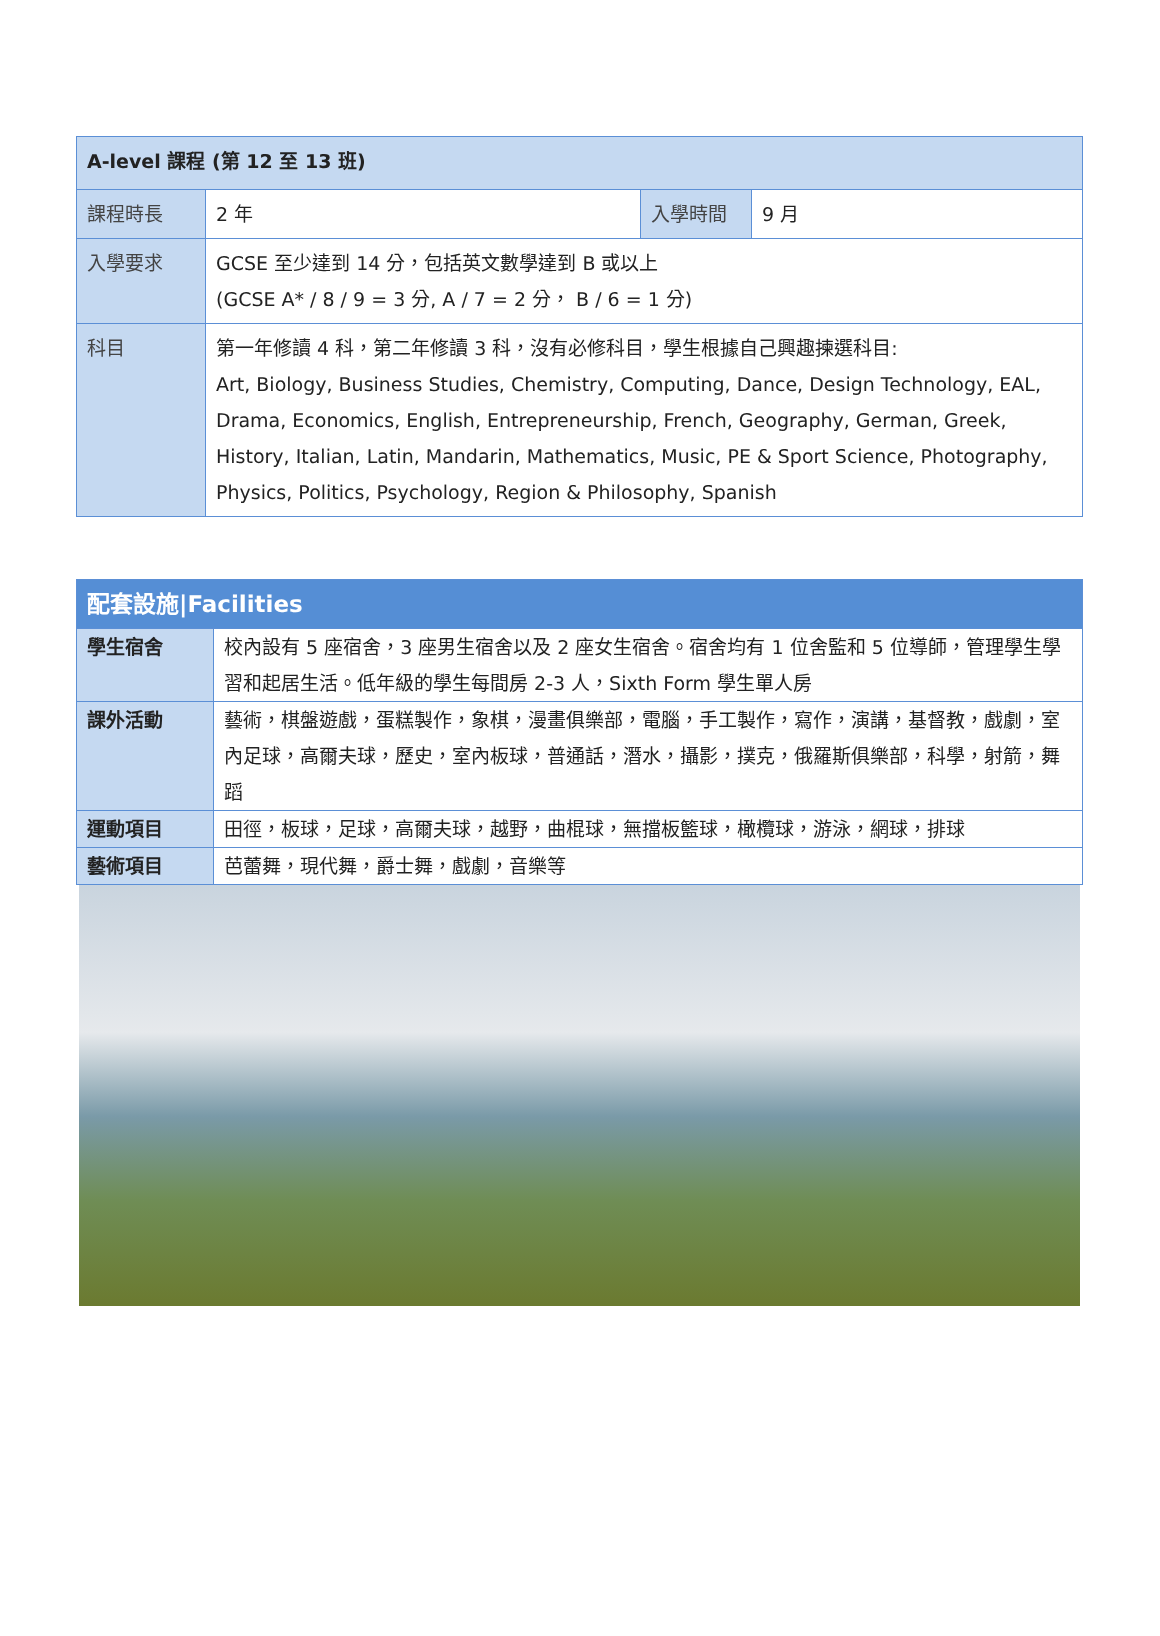| A-level 課程 (第 12 至 13 班) | | | |
| --- | --- | --- | --- |
| 課程時長 | 2 年 | 入學時間 | 9 月 |
| 入學要求 | GCSE 至少達到 14 分，包括英文數學達到 B 或以上 (GCSE A* / 8 / 9 = 3 分, A / 7 = 2 分， B / 6 = 1 分) | | |
| 科目 | 第一年修讀 4 科，第二年修讀 3 科，沒有必修科目，學生根據自己興趣揀選科目: Art, Biology, Business Studies, Chemistry, Computing, Dance, Design Technology, EAL, Drama, Economics, English, Entrepreneurship, French, Geography, German, Greek, History, Italian, Latin, Mandarin, Mathematics, Music, PE & Sport Science, Photography, Physics, Politics, Psychology, Region & Philosophy, Spanish | | |
| 配套設施/Facilities | |
| --- | --- |
| 學生宿舍 | 校內設有 5 座宿舍，3 座男生宿舍以及 2 座女生宿舍。宿舍均有 1 位舍監和 5 位導師，管理學生學習和起居生活。低年級的學生每間房 2-3 人，Sixth Form 學生單人房 |
| 課外活動 | 藝術，棋盤遊戲，蛋糕製作，象棋，漫畫俱樂部，電腦，手工製作，寫作，演講，基督教，戲劇，室內足球，高爾夫球，歷史，室內板球，普通話，潛水，攝影，撲克，俄羅斯俱樂部，科學，射箭，舞蹈 |
| 運動項目 | 田徑，板球，足球，高爾夫球，越野，曲棍球，無擋板籃球，橄欖球，游泳，網球，排球 |
| 藝術項目 | 芭蕾舞，現代舞，爵士舞，戲劇，音樂等 |